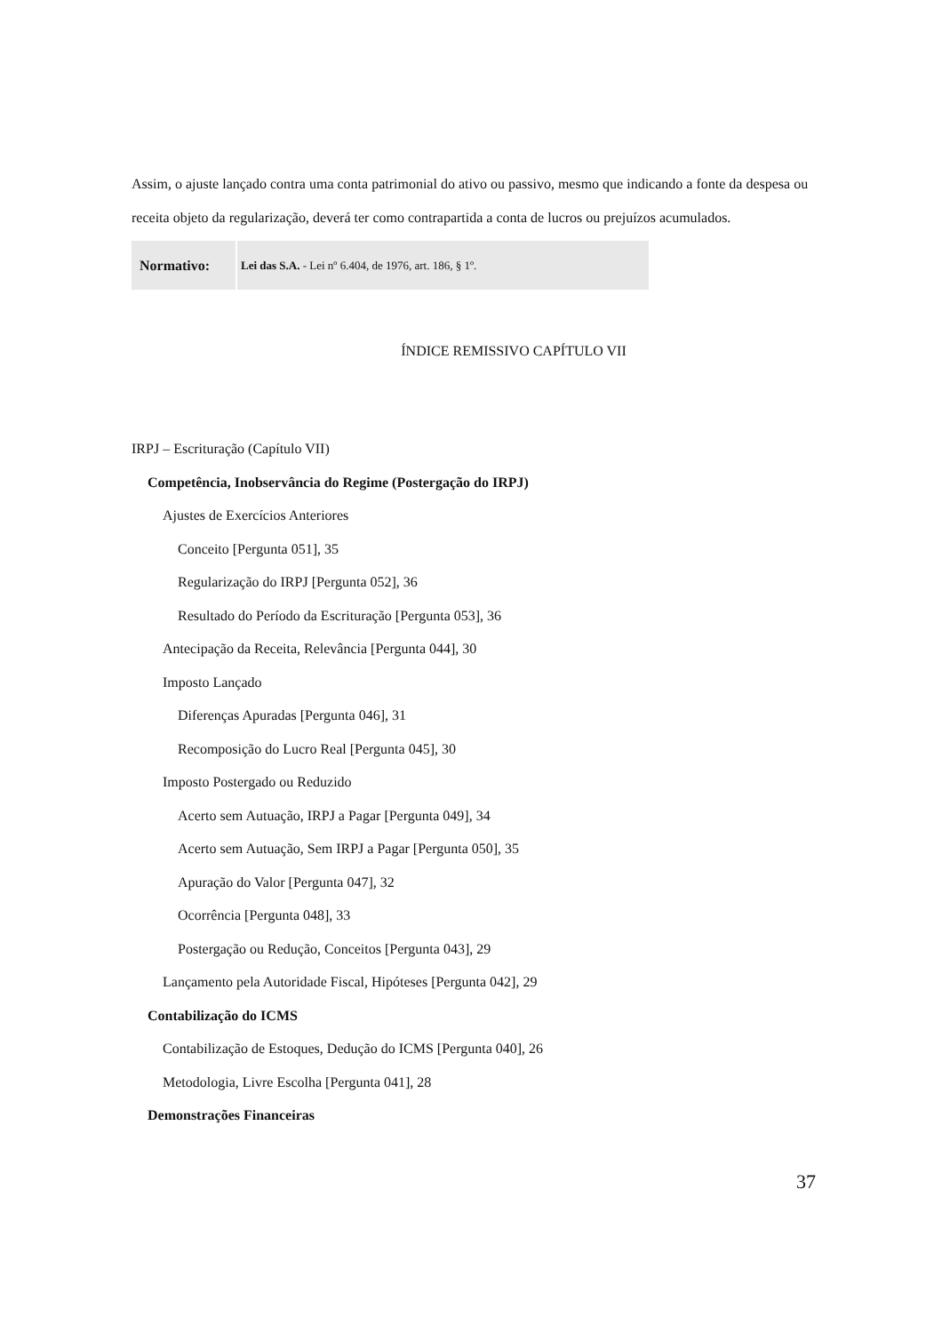Assim, o ajuste lançado contra uma conta patrimonial do ativo ou passivo, mesmo que indicando a fonte da despesa ou receita objeto da regularização, deverá ter como contrapartida a conta de lucros ou prejuízos acumulados.
| Normativo: | Lei das S.A. - Lei nº 6.404, de 1976, art. 186, § 1º. |
ÍNDICE REMISSIVO CAPÍTULO VII
IRPJ – Escrituração (Capítulo VII)
Competência, Inobservância do Regime (Postergação do IRPJ)
Ajustes de Exercícios Anteriores
Conceito [Pergunta 051], 35
Regularização do IRPJ [Pergunta 052], 36
Resultado do Período da Escrituração [Pergunta 053], 36
Antecipação da Receita, Relevância [Pergunta 044], 30
Imposto Lançado
Diferenças Apuradas [Pergunta 046], 31
Recomposição do Lucro Real [Pergunta 045], 30
Imposto Postergado ou Reduzido
Acerto sem Autuação, IRPJ a Pagar [Pergunta 049], 34
Acerto sem Autuação, Sem IRPJ a Pagar [Pergunta 050], 35
Apuração do Valor [Pergunta 047], 32
Ocorrência [Pergunta 048], 33
Postergação ou Redução, Conceitos [Pergunta 043], 29
Lançamento pela Autoridade Fiscal, Hipóteses [Pergunta 042], 29
Contabilização do ICMS
Contabilização de Estoques, Dedução do ICMS [Pergunta 040], 26
Metodologia, Livre Escolha [Pergunta 041], 28
Demonstrações Financeiras
37